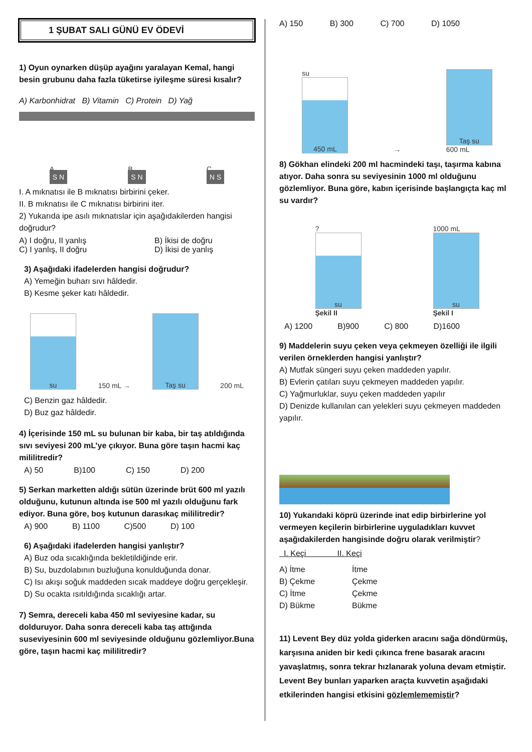1 ŞUBAT SALI GÜNÜ EV ÖDEVİ
1) Oyun oynarken düşüp ayağını yaralayan Kemal, hangi besin grubunu daha fazla tüketirse iyileşme süresi kısalır?
A) Karbonhidrat B) Vitamin C) Protein D) Yağ
A
S N
B
S N
C
N S
I. A mıknatısı ile B mıknatısı birbirini çeker.
II. B mıknatısı ile C mıknatısı birbirini iter.
2) Yukarıda ipe asılı mıknatıslar için aşağıdakilerden hangisi doğrudur?
A) I doğru, II yanlış B) İkisi de doğru
C) I yanlış, II doğru D) İkisi de yanlış
3) Aşağıdaki ifadelerden hangisi doğrudur?
A) Yemeğin buharı sıvı hâldedir.
B) Kesme şeker katı hâldedir.
su
150 mL →
Taş su
200 mL
C) Benzin gaz hâldedir.
D) Buz gaz hâldedir.
4) İçerisinde 150 mL su bulunan bir kaba, bir taş atıldığında sıvı seviyesi 200 mL’ye çıkıyor. Buna göre taşın hacmi kaç mililitredir?
A) 50 B)100 C) 150 D) 200
5) Serkan marketten aldığı sütün üzerinde brüt 600 ml yazılı olduğunu, kutunun altında ise 500 ml yazılı olduğunu fark ediyor. Buna göre, boş kutunun darasıkaç mililitredir?
A) 900 B) 1100 C)500 D) 100
6) Aşağıdaki ifadelerden hangisi yanlıştır?
A) Buz oda sıcaklığında bekletildiğinde erir.
B) Su, buzdolabının buzluğuna konulduğunda donar.
C) Isı akışı soğuk maddeden sıcak maddeye doğru gerçekleşir.
D) Su ocakta ısıtıldığında sıcaklığı artar.
7) Semra, dereceli kaba 450 ml seviyesine kadar, su dolduruyor. Daha sonra dereceli kaba taş attığında suseviyesinin 600 ml seviyesinde olduğunu gözlemliyor.Buna göre, taşın hacmi kaç mililitredir?
A) 150 B) 300 C) 700 D) 1050
su
450 mL
→
Taş su
600 mL
8) Gökhan elindeki 200 ml hacmindeki taşı, taşırma kabına atıyor. Daha sonra su seviyesinin 1000 ml olduğunu gözlemliyor. Buna göre, kabın içerisinde başlangıçta kaç ml su vardır?
?
su
Şekil II
1000 mL
su
Şekil I
A) 1200 B)900 C) 800 D)1600
9) Maddelerin suyu çeken veya çekmeyen özelliği ile ilgili verilen örneklerden hangisi yanlıştır?
A) Mutfak süngeri suyu çeken maddeden yapılır.
B) Evlerin çatıları suyu çekmeyen maddeden yapılır.
C) Yağmurluklar, suyu çeken maddeden yapılır
D) Denizde kullanılan can yelekleri suyu çekmeyen maddeden yapılır.
10) Yukarıdaki köprü üzerinde inat edip birbirlerine yol vermeyen keçilerin birbirlerine uyguladıkları kuvvet aşağıdakilerden hangisinde doğru olarak verilmiştir?
I. Keçi II. Keçi
A) İtme İtme B) Çekme Çekme C) İtme Çekme D) Bükme Bükme
11) Levent Bey düz yolda giderken aracını sağa döndürmüş, karşısına aniden bir kedi çıkınca frene basarak aracını yavaşlatmış, sonra tekrar hızlanarak yoluna devam etmiştir. Levent Bey bunları yaparken araçta kuvvetin aşağıdaki etkilerinden hangisi etkisini gözlemlememiştir?